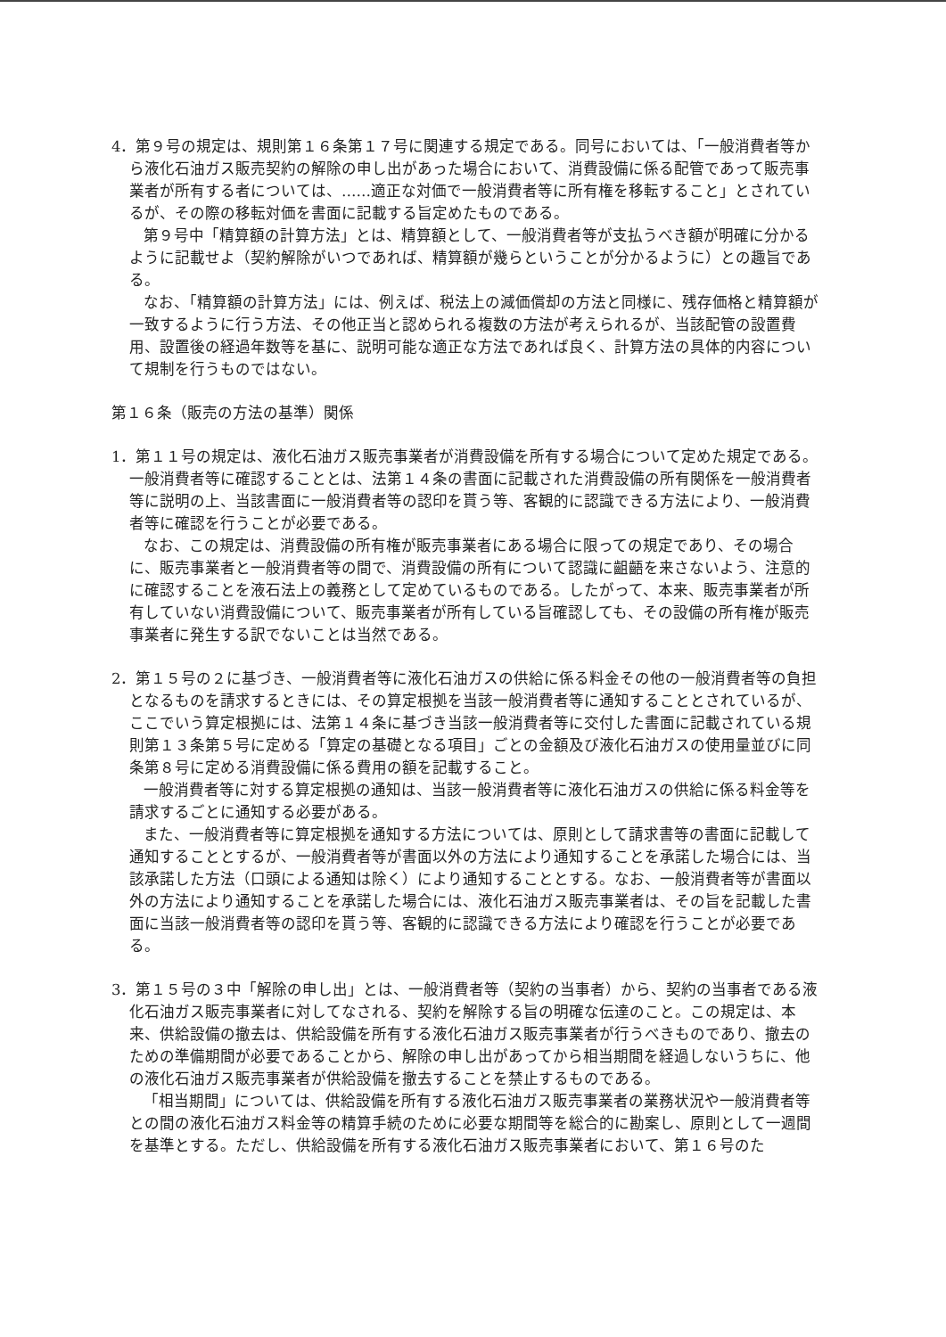4．第９号の規定は、規則第１６条第１７号に関連する規定である。同号においては、「一般消費者等から液化石油ガス販売契約の解除の申し出があった場合において、消費設備に係る配管であって販売事業者が所有する者については、……適正な対価で一般消費者等に所有権を移転すること」とされているが、その際の移転対価を書面に記載する旨定めたものである。
第９号中「精算額の計算方法」とは、精算額として、一般消費者等が支払うべき額が明確に分かるように記載せよ（契約解除がいつであれば、精算額が幾らということが分かるように）との趣旨である。
なお、「精算額の計算方法」には、例えば、税法上の減価償却の方法と同様に、残存価格と精算額が一致するように行う方法、その他正当と認められる複数の方法が考えられるが、当該配管の設置費用、設置後の経過年数等を基に、説明可能な適正な方法であれば良く、計算方法の具体的内容について規制を行うものではない。
第１６条（販売の方法の基準）関係
1．第１１号の規定は、液化石油ガス販売事業者が消費設備を所有する場合について定めた規定である。一般消費者等に確認することとは、法第１４条の書面に記載された消費設備の所有関係を一般消費者等に説明の上、当該書面に一般消費者等の認印を貰う等、客観的に認識できる方法により、一般消費者等に確認を行うことが必要である。
なお、この規定は、消費設備の所有権が販売事業者にある場合に限っての規定であり、その場合に、販売事業者と一般消費者等の間で、消費設備の所有について認識に齟齬を来さないよう、注意的に確認することを液石法上の義務として定めているものである。したがって、本来、販売事業者が所有していない消費設備について、販売事業者が所有している旨確認しても、その設備の所有権が販売事業者に発生する訳でないことは当然である。
2．第１５号の２に基づき、一般消費者等に液化石油ガスの供給に係る料金その他の一般消費者等の負担となるものを請求するときには、その算定根拠を当該一般消費者等に通知することとされているが、ここでいう算定根拠には、法第１４条に基づき当該一般消費者等に交付した書面に記載されている規則第１３条第５号に定める「算定の基礎となる項目」ごとの金額及び液化石油ガスの使用量並びに同条第８号に定める消費設備に係る費用の額を記載すること。
一般消費者等に対する算定根拠の通知は、当該一般消費者等に液化石油ガスの供給に係る料金等を請求するごとに通知する必要がある。
また、一般消費者等に算定根拠を通知する方法については、原則として請求書等の書面に記載して通知することとするが、一般消費者等が書面以外の方法により通知することを承諾した場合には、当該承諾した方法（口頭による通知は除く）により通知することとする。なお、一般消費者等が書面以外の方法により通知することを承諾した場合には、液化石油ガス販売事業者は、その旨を記載した書面に当該一般消費者等の認印を貰う等、客観的に認識できる方法により確認を行うことが必要である。
3．第１５号の３中「解除の申し出」とは、一般消費者等（契約の当事者）から、契約の当事者である液化石油ガス販売事業者に対してなされる、契約を解除する旨の明確な伝達のこと。この規定は、本来、供給設備の撤去は、供給設備を所有する液化石油ガス販売事業者が行うべきものであり、撤去のための準備期間が必要であることから、解除の申し出があってから相当期間を経過しないうちに、他の液化石油ガス販売事業者が供給設備を撤去することを禁止するものである。
「相当期間」については、供給設備を所有する液化石油ガス販売事業者の業務状況や一般消費者等との間の液化石油ガス料金等の精算手続のために必要な期間等を総合的に勘案し、原則として一週間を基準とする。ただし、供給設備を所有する液化石油ガス販売事業者において、第１６号のた